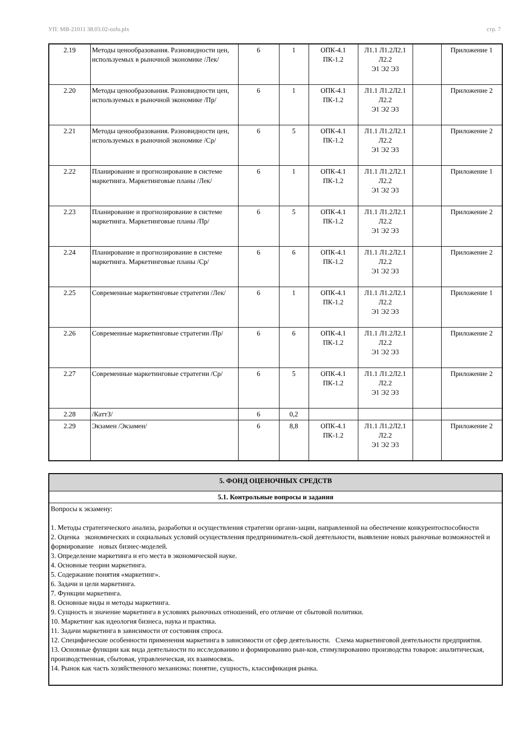УП: МВ-21011 38.03.02-ozfo.plx стр. 7
| 2.19 | Методы ценообразования. Разновидности цен, используемых в рыночной экономике /Лек/ | 6 | 1 | ОПК-4.1 ПК-1.2 | Л1.1 Л1.2Л2.1 Л2.2 Э1 Э2 Э3 | | Приложение 1 |
| 2.20 | Методы ценообразования. Разновидности цен, используемых в рыночной экономике /Пр/ | 6 | 1 | ОПК-4.1 ПК-1.2 | Л1.1 Л1.2Л2.1 Л2.2 Э1 Э2 Э3 | | Приложение 2 |
| 2.21 | Методы ценообразования. Разновидности цен, используемых в рыночной экономике /Ср/ | 6 | 5 | ОПК-4.1 ПК-1.2 | Л1.1 Л1.2Л2.1 Л2.2 Э1 Э2 Э3 | | Приложение 2 |
| 2.22 | Планирование и прогнозирование в системе маркетинга. Маркетинговые планы /Лек/ | 6 | 1 | ОПК-4.1 ПК-1.2 | Л1.1 Л1.2Л2.1 Л2.2 Э1 Э2 Э3 | | Приложение 1 |
| 2.23 | Планирование и прогнозирование в системе маркетинга. Маркетинговые планы /Пр/ | 6 | 5 | ОПК-4.1 ПК-1.2 | Л1.1 Л1.2Л2.1 Л2.2 Э1 Э2 Э3 | | Приложение 2 |
| 2.24 | Планирование и прогнозирование в системе маркетинга. Маркетинговые планы /Ср/ | 6 | 6 | ОПК-4.1 ПК-1.2 | Л1.1 Л1.2Л2.1 Л2.2 Э1 Э2 Э3 | | Приложение 2 |
| 2.25 | Современные маркетинговые стратегии /Лек/ | 6 | 1 | ОПК-4.1 ПК-1.2 | Л1.1 Л1.2Л2.1 Л2.2 Э1 Э2 Э3 | | Приложение 1 |
| 2.26 | Современные маркетинговые стратегии /Пр/ | 6 | 6 | ОПК-4.1 ПК-1.2 | Л1.1 Л1.2Л2.1 Л2.2 Э1 Э2 Э3 | | Приложение 2 |
| 2.27 | Современные маркетинговые стратегии /Ср/ | 6 | 5 | ОПК-4.1 ПК-1.2 | Л1.1 Л1.2Л2.1 Л2.2 Э1 Э2 Э3 | | Приложение 2 |
| 2.28 | /КаттЗ/ | 6 | 0,2 | | | | |
| 2.29 | Экзамен /Экзамен/ | 6 | 8,8 | ОПК-4.1 ПК-1.2 | Л1.1 Л1.2Л2.1 Л2.2 Э1 Э2 Э3 | | Приложение 2 |
| 5. ФОНД ОЦЕНОЧНЫХ СРЕДСТВ |
| 5.1. Контрольные вопросы и задания |
| Вопросы к экзамену: 1. Методы стратегического анализа, разработки и осуществления стратегии органи-зации, направленной на обеспечение конкурентоспособности 2. Оценка экономических и социальных условий осуществления предприниматель-ской деятельности, выявление новых рыночные возможностей и формирование новых бизнес-моделей. 3. Определение маркетинга и его места в экономической науке. 4. Основные теории маркетинга. 5. Содержание понятия «маркетинг». 6. Задачи и цели маркетинга. 7. Функции маркетинга. 8. Основные виды и методы маркетинга. 9. Сущность и значение маркетинга в условиях рыночных отношений, его отличие от сбытовой политики. 10. Маркетинг как идеология бизнеса, наука и практика. 11. Задачи маркетинга в зависимости от состояния спроса. 12. Специфические особенности применения маркетинга в зависимости от сфер деятельности. Схема маркетинговой деятельности предприятия. 13. Основные функции как вида деятельности по исследованию и формированию рын-ков, стимулированию производства товаров: аналитическая, производственная, сбытовая, управленческая, их взаимосвязь. 14. Рынок как часть хозяйственного механизма: понятие, сущность, классификация рынка. |